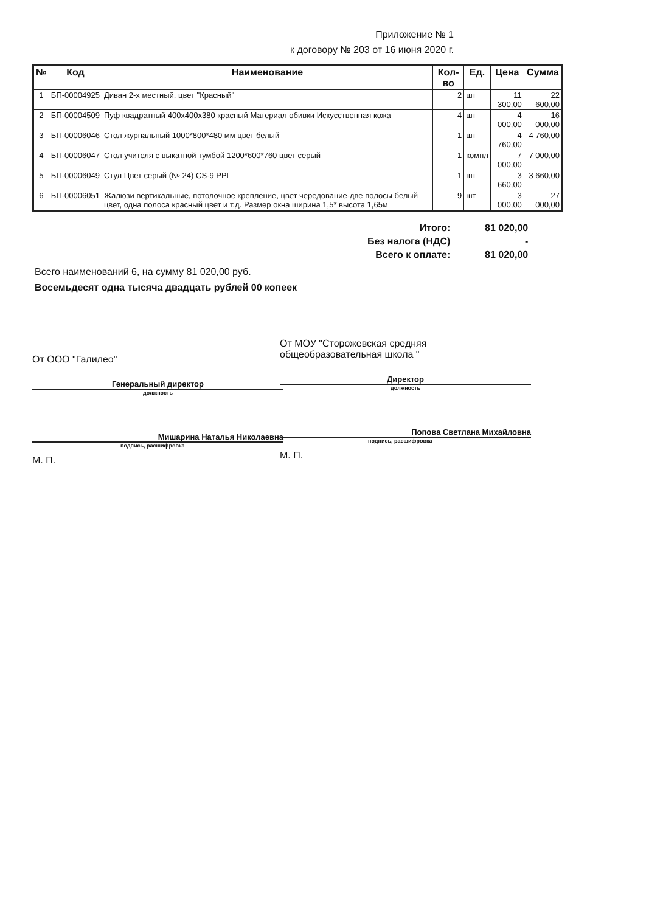Приложение № 1
к договору № 203 от 16 июня 2020 г.
| № | Код | Наименование | Кол-во | Ед. | Цена | Сумма |
| --- | --- | --- | --- | --- | --- | --- |
| 1 | БП-00004925 | Диван 2-х местный, цвет "Красный" | 2 | шт | 11 300,00 | 22 600,00 |
| 2 | БП-00004509 | Пуф квадратный 400x400x380 красный Материал обивки Искусственная кожа | 4 | шт | 4 000,00 | 16 000,00 |
| 3 | БП-00006046 | Стол журнальный 1000*800*480 мм цвет белый | 1 | шт | 4 760,00 | 4 760,00 |
| 4 | БП-00006047 | Стол учителя с выкатной тумбой 1200*600*760 цвет серый | 1 | компл | 7 000,00 | 7 000,00 |
| 5 | БП-00006049 | Стул Цвет серый (№ 24) CS-9 PPL | 1 | шт | 3 660,00 | 3 660,00 |
| 6 | БП-00006051 | Жалюзи вертикальные, потолочное крепление, цвет чередование-две полосы белый цвет, одна полоса красный цвет и т.д. Размер окна ширина 1,5* высота 1,65м | 9 | шт | 3 000,00 | 27 000,00 |
| Итого: | 81 020,00 |
| Без налога (НДС) | - |
| Всего к оплате: | 81 020,00 |
Всего наименований 6, на сумму 81 020,00 руб.
Восемьдесят одна тысяча двадцать рублей 00 копеек
От ООО "Галилео"
Генеральный директор
должность
Мишарина Наталья Николаевна
подпись, расшифровка
М. П.
От МОУ "Сторожевская средняя
общеобразовательная школа "
Директор
должность
Попова Светлана Михайловна
подпись, расшифровка
М. П.